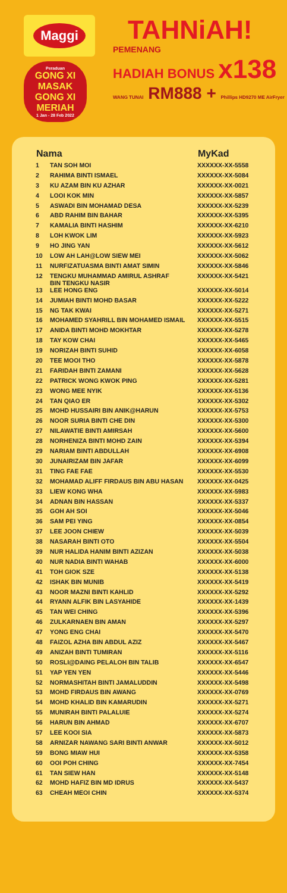Maggi
Peraduan
GONG XI MASAK GONG XI MERIAH
1 Jan - 28 Feb 2022
TAHNiAH!
PEMENANG
HADIAH BONUS x138
WANG TUNAI RM888 + Phillips HD9270 ME AirFryer
| Nama | | MyKad |
| --- | --- | --- |
| 1 | TAN SOH MOI | XXXXXX-XX-5558 |
| 2 | RAHIMA BINTI ISMAEL | XXXXXX-XX-5084 |
| 3 | KU AZAM BIN KU AZHAR | XXXXXX-XX-0021 |
| 4 | LOOI KOK MIN | XXXXXX-XX-5857 |
| 5 | ASWADI BIN MOHAMAD DESA | XXXXXX-XX-5239 |
| 6 | ABD RAHIM BIN BAHAR | XXXXXX-XX-5395 |
| 7 | KAMALIA BINTI HASHIM | XXXXXX-XX-6210 |
| 8 | LOH KWOK LIM | XXXXXX-XX-5923 |
| 9 | HO JING YAN | XXXXXX-XX-5612 |
| 10 | LOW AH LAH@LOW SIEW MEI | XXXXXX-XX-5062 |
| 11 | NURFIZATUASMA BINTI AMAT SIMIN | XXXXXX-XX-5846 |
| 12 | TENGKU MUHAMMAD AMIRUL ASHRAF BIN TENGKU NASIR | XXXXXX-XX-5421 |
| 13 | LEE HONG ENG | XXXXXX-XX-5014 |
| 14 | JUMIAH BINTI MOHD BASAR | XXXXXX-XX-5222 |
| 15 | NG TAK KWAI | XXXXXX-XX-5271 |
| 16 | MOHAMED SYAHRILL BIN MOHAMED ISMAIL | XXXXXX-XX-5515 |
| 17 | ANIDA BINTI MOHD MOKHTAR | XXXXXX-XX-5278 |
| 18 | TAY KOW CHAI | XXXXXX-XX-5465 |
| 19 | NORIZAH BINTI SUHID | XXXXXX-XX-6058 |
| 20 | TEE MOOI THO | XXXXXX-XX-5878 |
| 21 | FARIDAH BINTI ZAMANI | XXXXXX-XX-5628 |
| 22 | PATRICK WONG KWOK PING | XXXXXX-XX-5281 |
| 23 | WONG MEE NYIK | XXXXXX-XX-5136 |
| 24 | TAN QIAO ER | XXXXXX-XX-5302 |
| 25 | MOHD HUSSAIRI BIN ANIK@HARUN | XXXXXX-XX-5753 |
| 26 | NOOR SURIA BINTI CHE DIN | XXXXXX-XX-5300 |
| 27 | NILAWATIE BINTI AMIRSAH | XXXXXX-XX-5600 |
| 28 | NORHENIZA BINTI MOHD ZAIN | XXXXXX-XX-5394 |
| 29 | NARIAM BINTI ABDULLAH | XXXXXX-XX-6908 |
| 30 | JUNAIRIZAM BIN JAFAR | XXXXXX-XX-6099 |
| 31 | TING FAE FAE | XXXXXX-XX-5530 |
| 32 | MOHAMAD ALIFF FIRDAUS BIN ABU HASAN | XXXXXX-XX-0425 |
| 33 | LIEW KONG WHA | XXXXXX-XX-5983 |
| 34 | ADNAN BIN HASSAN | XXXXXX-XX-5337 |
| 35 | GOH AH SOI | XXXXXX-XX-5046 |
| 36 | SAM PEI YING | XXXXXX-XX-0854 |
| 37 | LEE JOON CHIEW | XXXXXX-XX-5039 |
| 38 | NASARAH BINTI OTO | XXXXXX-XX-5504 |
| 39 | NUR HALIDA HANIM BINTI AZIZAN | XXXXXX-XX-5038 |
| 40 | NUR NADIA BINTI WAHAB | XXXXXX-XX-6000 |
| 41 | TOH GIOK SZE | XXXXXX-XX-5138 |
| 42 | ISHAK BIN MUNIB | XXXXXX-XX-5419 |
| 43 | NOOR MAZNI BINTI KAHLID | XXXXXX-XX-5292 |
| 44 | RYANN ALFIK BIN LASYAHIDE | XXXXXX-XX-1439 |
| 45 | TAN WEI CHING | XXXXXX-XX-5396 |
| 46 | ZULKARNAEN BIN AMAN | XXXXXX-XX-5297 |
| 47 | YONG ENG CHAI | XXXXXX-XX-5470 |
| 48 | FAIZOL AZHA BIN ABDUL AZIZ | XXXXXX-XX-5467 |
| 49 | ANIZAH BINTI TUMIRAN | XXXXXX-XX-5116 |
| 50 | ROSLI@DAING PELALOH BIN TALIB | XXXXXX-XX-6547 |
| 51 | YAP YEN YEN | XXXXXX-XX-5446 |
| 52 | NORMASHITAH BINTI JAMALUDDIN | XXXXXX-XX-5498 |
| 53 | MOHD FIRDAUS BIN AWANG | XXXXXX-XX-0769 |
| 54 | MOHD KHALID BIN KAMARUDIN | XXXXXX-XX-5271 |
| 55 | MUNIRAH BINTI PALALUIE | XXXXXX-XX-5274 |
| 56 | HARUN BIN AHMAD | XXXXXX-XX-6707 |
| 57 | LEE KOOI SIA | XXXXXX-XX-5873 |
| 58 | ARNIZAR NAWANG SARI BINTI ANWAR | XXXXXX-XX-5012 |
| 59 | BONG MIAW HUI | XXXXXX-XX-5358 |
| 60 | OOI POH CHING | XXXXXX-XX-7454 |
| 61 | TAN SIEW HAN | XXXXXX-XX-5148 |
| 62 | MOHD HAFIZ BIN MD IDRUS | XXXXXX-XX-5437 |
| 63 | CHEAH MEOI CHIN | XXXXXX-XX-5374 |